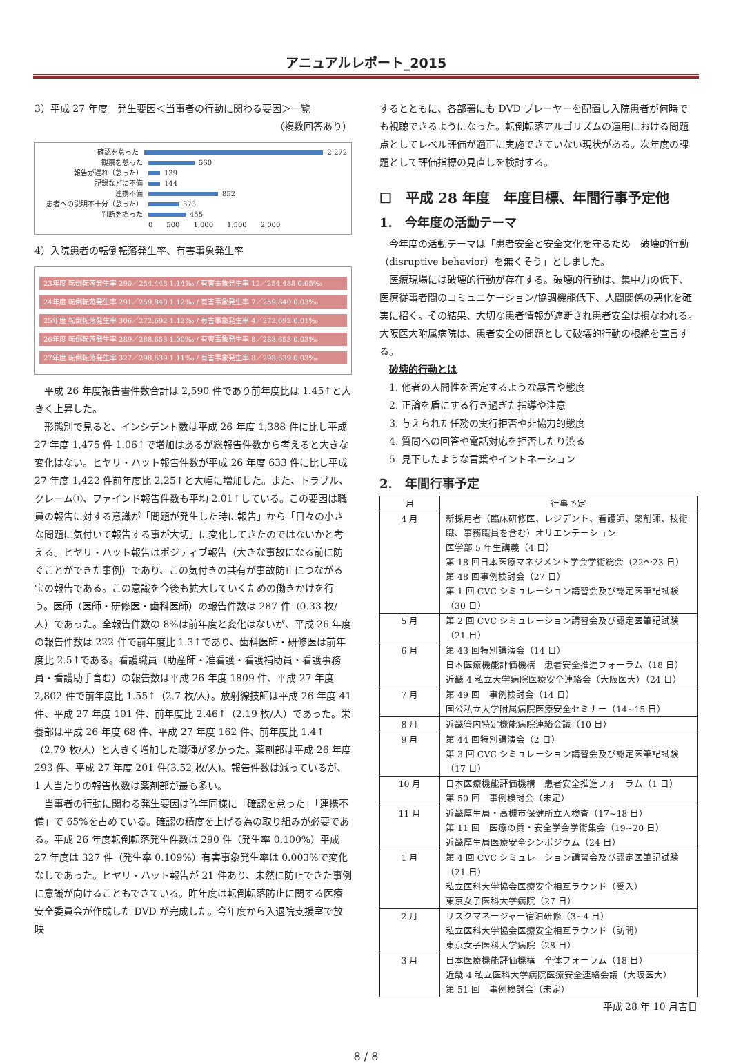アニュアルレポート_2015
3）平成 27 年度　発生要因＜当事者の行動に関わる要因＞一覧
（複数回答あり）
確認を怠った 2,272
観察を怠った 560
報告が遅れ（怠った） 139
記録などに不備 144
連携不備 852
患者への説明不十分（怠った） 373
判断を誤った 455
0　　500　　1,000　　1,500　　2,000
4）入院患者の転倒転落発生率、有害事象発生率
23年度 転倒転落発生率 290／254,448 1.14‰ / 有害事象発生率 12／254,488 0.05‰
24年度 転倒転落発生率 291／259,840 1.12‰ / 有害事象発生率 7／259,840 0.03‰
25年度 転倒転落発生率 306／272,692 1.12‰ / 有害事象発生率 4／272,692 0.01‰
26年度 転倒転落発生率 289／288,653 1.00‰ / 有害事象発生率 8／288,653 0.03‰
27年度 転倒転落発生率 327／298,639 1.11‰ / 有害事象発生率 8／298,639 0.03‰
平成 26 年度報告書件数合計は 2,590 件であり前年度比は 1.45↑と大きく上昇した。
形態別で見ると、インシデント数は平成 26 年度 1,388 件に比し平成 27 年度 1,475 件 1.06↑で増加はあるが総報告件数から考えると大きな変化はない。ヒヤリ・ハット報告件数が平成 26 年度 633 件に比し平成 27 年度 1,422 件前年度比 2.25↑と大幅に増加した。また、トラブル、クレーム①、ファインド報告件数も平均 2.01↑している。この要因は職員の報告に対する意識が「問題が発生した時に報告」から「日々の小さな問題に気付いて報告する事が大切」に変化してきたのではないかと考える。ヒヤリ・ハット報告はポジティブ報告（大きな事故になる前に防ぐことができた事例）であり、この気付きの共有が事故防止につながる宝の報告である。この意識を今後も拡大していくための働きかけを行う。医師（医師・研修医・歯科医師）の報告件数は 287 件（0.33 枚/人）であった。全報告件数の 8%は前年度と変化はないが、平成 26 年度の報告件数は 222 件で前年度比 1.3↑であり、歯科医師・研修医は前年度比 2.5↑である。看護職員（助産師・准看護・看護補助員・看護事務員・看護助手含む）の報告数は平成 26 年度 1809 件、平成 27 年度 2,802 件で前年度比 1.55↑（2.7 枚/人）。放射線技師は平成 26 年度 41 件、平成 27 年度 101 件、前年度比 2.46↑（2.19 枚/人）であった。栄養部は平成 26 年度 68 件、平成 27 年度 162 件、前年度比 1.4↑（2.79 枚/人）と大きく増加した職種が多かった。薬剤部は平成 26 年度 293 件、平成 27 年度 201 件(3.52 枚/人)。報告件数は減っているが、1 人当たりの報告枚数は薬剤部が最も多い。
当事者の行動に関わる発生要因は昨年同様に「確認を怠った」「連携不備」で 65%を占めている。確認の精度を上げる為の取り組みが必要である。平成 26 年度転倒転落発生件数は 290 件（発生率 0.100%）平成 27 年度は 327 件（発生率 0.109%）有害事象発生率は 0.003%で変化なしであった。ヒヤリ・ハット報告が 21 件あり、未然に防止できた事例に意識が向けることもできている。昨年度は転倒転落防止に関する医療安全委員会が作成した DVD が完成した。今年度から入退院支援室で放映
するとともに、各部署にも DVD プレーヤーを配置し入院患者が何時でも視聴できるようになった。転倒転落アルゴリズムの運用における問題点としてレベル評価が適正に実施できていない現状がある。次年度の課題として評価指標の見直しを検討する。
☐　平成 28 年度　年度目標、年間行事予定他
1.　今年度の活動テーマ
今年度の活動テーマは「患者安全と安全文化を守るため　破壊的行動（disruptive behavior）を無くそう」としました。
医療現場には破壊的行動が存在する。破壊的行動は、集中力の低下、医療従事者間のコミュニケーション/協調機能低下、人間関係の悪化を確実に招く。その結果、大切な患者情報が遮断され患者安全は損なわれる。大阪医大附属病院は、患者安全の問題として破壊的行動の根絶を宣言する。
破壊的行動とは
1. 他者の人間性を否定するような暴言や態度
2. 正論を盾にする行き過ぎた指導や注意
3. 与えられた任務の実行拒否や非協力的態度
4. 質問への回答や電話対応を拒否したり渋る
5. 見下したような言葉やイントネーション
2.　年間行事予定
| 月 | 行事予定 |
| --- | --- |
| 4 月 | 新採用者（臨床研修医、レジデント、看護師、薬剤師、技術職、事務職員を含む）オリエンテーション 医学部 5 年生講義（4 日） 第 18 回日本医療マネジメント学会学術総会（22～23 日） 第 48 回事例検討会（27 日） 第 1 回 CVC シミュレーション講習会及び認定医筆記試験（30 日） |
| 5 月 | 第 2 回 CVC シミュレーション講習会及び認定医筆記試験（21 日） |
| 6 月 | 第 43 回特別講演会（14 日） 日本医療機能評価機構 患者安全推進フォーラム（18 日） 近畿 4 私立大学病院医療安全連絡会（大阪医大）（24 日） |
| 7 月 | 第 49 回 事例検討会（14 日） 国公私立大学附属病院医療安全セミナー（14~15 日） |
| 8 月 | 近畿管内特定機能病院連絡会議（10 日） |
| 9 月 | 第 44 回特別講演会（2 日） 第 3 回 CVC シミュレーション講習会及び認定医筆記試験（17 日） |
| 10 月 | 日本医療機能評価機構 患者安全推進フォーラム（1 日） 第 50 回 事例検討会（未定） |
| 11 月 | 近畿厚生局・高槻市保健所立入検査（17~18 日） 第 11 回 医療の質・安全学会学術集会（19~20 日） 近畿厚生局医療安全シンポジウム（24 日） |
| 1 月 | 第 4 回 CVC シミュレーション講習会及び認定医筆記試験（21 日） 私立医科大学協会医療安全相互ラウンド（受入） 東京女子医科大学病院（27 日） |
| 2 月 | リスクマネージャー宿泊研修（3~4 日） 私立医科大学協会医療安全相互ラウンド（訪問） 東京女子医科大学病院（28 日） |
| 3 月 | 日本医療機能評価機構 全体フォーラム（18 日） 近畿 4 私立医科大学病院医療安全連絡会議（大阪医大） 第 51 回 事例検討会（未定） |
平成 28 年 10 月吉日
8 / 8